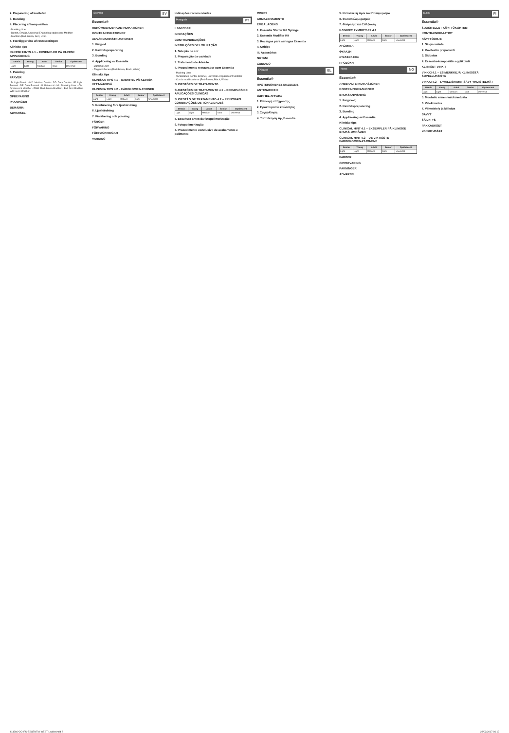2. Preparering af kaviteten
3. Bonding
4. Placering af kompositten
- Masking Liner
- Dentin, Emalje, Universal Enamel og opalescent Modifier
- Modifier (Red-Brown, Sort, Hvid)
5. Færdiggørelse af restaureringen
Kliniske tips
KLINISK HINTS 4.1 – EKSEMPLER PÅ KLINISK APPLICERING
| Dentin | Young | Adult | Senior | Opalescent |
| --- | --- | --- | --- | --- |
| Light | Light | Medium | Dark | Universal |
6. Polering
FARVER
LD: Light Dentin · MD: Medium Dentin · DD: Dark Dentin · LE: Light Enamel · DE: Dark Enamel · U: Universal · ML: Masking Liner · OM: Opalescent Modifier · RBM: Red-Brown Modifier · BM: Sort Modifier · WM: Hvid Modifier
OPBEVARING
PAKNINGER
BEMÆRK:
ADVARSEL:
Svenska SV
Essentia®
REKOMMENDERADE INDIKATIONER
KONTRAINDIKATIONER
ANVÄNDARINSTRUKTIONER
1. Färgval
2. Kavitetspreparering
3. Bonding
4. Applicering av Essentia
- Masking Liner
- Färgmodifierare (Red-Brown, Black, White)
Kliniska tips
KLINISKA TIPS 4.1 – EXEMPEL PÅ KLINISK APPLICERING
KLINISKA TIPS 4.2 – FÄRGKOMBINATIONER
| Dentin | Young | Adult | Senior | Opalescent |
| --- | --- | --- | --- | --- |
| Light | Light | Medium | Dark | Universal |
5. Konturering före ljushärdning
6. Ljushärdning
7. Finishering och polering
FÄRGER
FÖRVARING
FÖRPACKNINGAR
VARNING
Indicações recomendadas
Português PT
Essentia®
INDICAÇÕES
CONTRAINDICAÇÕES
INSTRUÇÕES DE UTILIZAÇÃO
1. Seleção de cor
2. Preparação da cavidade
3. Tratamento de Adesão
4. Procedimento restaurador com Essentia
- Masking Liner
- Tonalidades Dentin, Enamel, Universal e Opalescent Modifier
- Cor de modificadores (Red-Brown, Black, White)
SUGESTÕES DE TRATAMENTO
SUGESTÕES DE TRATAMENTO 4.1 – EXEMPLOS DE APLICAÇÕES CLÍNICAS
SUGESTÃO DE TRATAMENTO 4.2 – PRINCIPAIS COMBINAÇÕES DE TONALIDADES
| Dentin | Young | Adult | Senior | Opalescent |
| --- | --- | --- | --- | --- |
| Light | Light | Medium | Dark | Universal |
5. Escultura antes da fotopolimerização
6. Fotopolimerização
7. Procedimento conclusivo de acabamento e polimento
CORES
ARMAZENAMENTO
EMBALAGENS
1. Essentia Starter Kit Syringe
2. Essentia Modifier Kit
3. Recargas para seringas Essentia
II. Unitips
III. Acessórios
NOTAS:
CUIDADO
Ελληνικά EL
Essentia®
ΠΡΟΤΕΙΝΟΜΕΝΕΣ ΕΝΔΕΙΞΕΙΣ
ΑΝΤΕΝΔΕΙΞΕΙΣ
ΟΔΗΓΙΕΣ ΧΡΗΣΗΣ
1. Επιλογή απόχρωσης
2. Προετοιμασία κοιλότητας
3. Συγκόλληση
4. Τοποθέτηση της Essentia
5. Κατασκευή πριν τον Πολυμερισμό
6. Φωτοπολυμερισμός
7. Φινίρισμα και Στίλβωση
ΚΛΙΝΙΚΕΣ ΣΥΜΒΟΥΛΕΣ 4.1
| Dentin | Young | Adult | Senior | Opalescent |
| --- | --- | --- | --- | --- |
| Light | Light | Medium | Dark | Universal |
ΧΡΩΜΑΤΑ
ΦΥΛΑΞΗ
ΣΥΣΚΕΥΑΣΙΕΣ
ΠΡΟΣΟΧΗ
Norsk NO
Essentia®
ANBEFALTE INDIKASJONER
KONTRAINDIKASJONER
BRUKSANVISNING
1. Fargevalg
2. Kavitetspreparering
3. Bonding
4. Applisering av Essentia
Kliniske tips
CLINICAL HINT 4.1 – EKSEMPLER PÅ KLINISKE BRUKS-OMRÅDER
CLINICAL HINT 4.2 – DE VIKTIGSTE FARGEKOMBINASJONENE
| Dentin | Young | Adult | Senior | Opalescent |
| --- | --- | --- | --- | --- |
| Light | Light | Medium | Dark | Universal |
FARGER
OPPBEVARING
PAKNINGER
ADVARSEL:
Suomi FI
Essentia®
SUOSITELLUT KÄYTTÖKOHTEET
KONTRAINDIKAATIOT
KÄYTTÖOHJE
1. Sävyn valinta
2. Kaviteetin preparointi
3. Sidostus
4. Essentia-komposiitin applikointi
KLIINISET VINKIT
VINKKI 4.1 – ESIMERKKEJÄ KLIINISISTÄ SOVELLUKSISTA
VINKKI 4.2 – TAVALLISIMMAT SÄVY-YHDISTELMÄT
| Dentin | Young | Adult | Senior | Opalescent |
| --- | --- | --- | --- | --- |
| Light | Light | Medium | Dark | Universal |
5. Muotoilu ennen valokovetusta
6. Valokovetus
7. Viimeistely ja kiillotus
SÄVYT
SÄILYTYS
PAKKAUKSET
VAROITUKSET
413366-GC-IFU-ESSENTIA-WEST-Leaflet.indd 2 28/03/2017 16:13